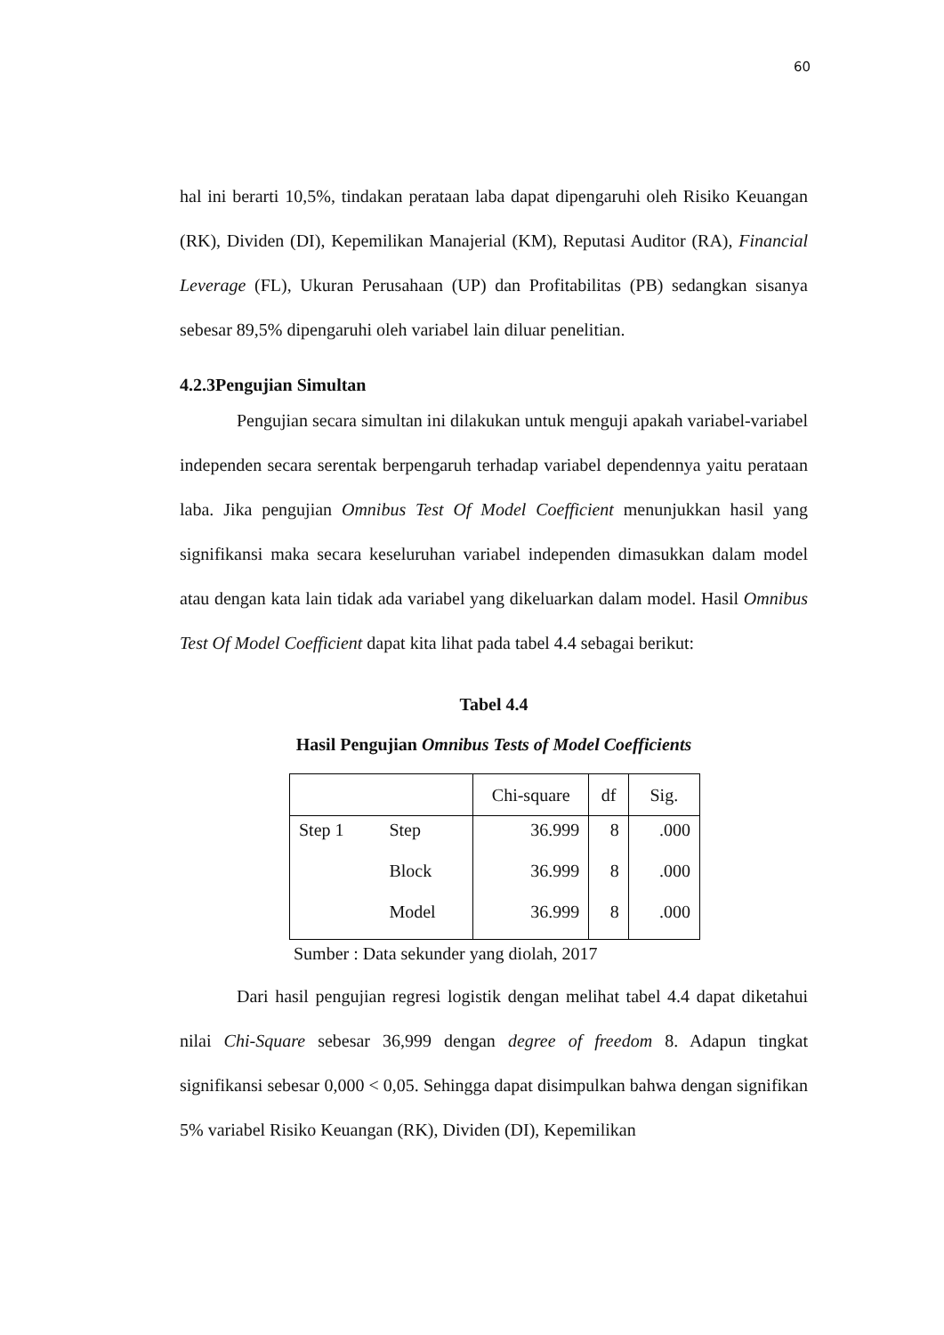60
hal ini berarti 10,5%, tindakan perataan laba dapat dipengaruhi oleh Risiko Keuangan (RK), Dividen (DI), Kepemilikan Manajerial (KM), Reputasi Auditor (RA), Financial Leverage (FL), Ukuran Perusahaan (UP) dan Profitabilitas (PB) sedangkan sisanya sebesar 89,5% dipengaruhi oleh variabel lain diluar penelitian.
4.2.3Pengujian Simultan
Pengujian secara simultan ini dilakukan untuk menguji apakah variabel-variabel independen secara serentak berpengaruh terhadap variabel dependennya yaitu perataan laba. Jika pengujian Omnibus Test Of Model Coefficient menunjukkan hasil yang signifikansi maka secara keseluruhan variabel independen dimasukkan dalam model atau dengan kata lain tidak ada variabel yang dikeluarkan dalam model. Hasil Omnibus Test Of Model Coefficient dapat kita lihat pada tabel 4.4 sebagai berikut:
Tabel 4.4
Hasil Pengujian Omnibus Tests of Model Coefficients
| | | Chi-square | df | Sig. |
| Step 1 | Step | 36.999 | 8 | .000 |
| | Block | 36.999 | 8 | .000 |
| | Model | 36.999 | 8 | .000 |
Sumber : Data sekunder yang diolah, 2017
Dari hasil pengujian regresi logistik dengan melihat tabel 4.4 dapat diketahui nilai Chi-Square sebesar 36,999 dengan degree of freedom 8. Adapun tingkat signifikansi sebesar 0,000 < 0,05. Sehingga dapat disimpulkan bahwa dengan signifikan 5% variabel Risiko Keuangan (RK), Dividen (DI), Kepemilikan